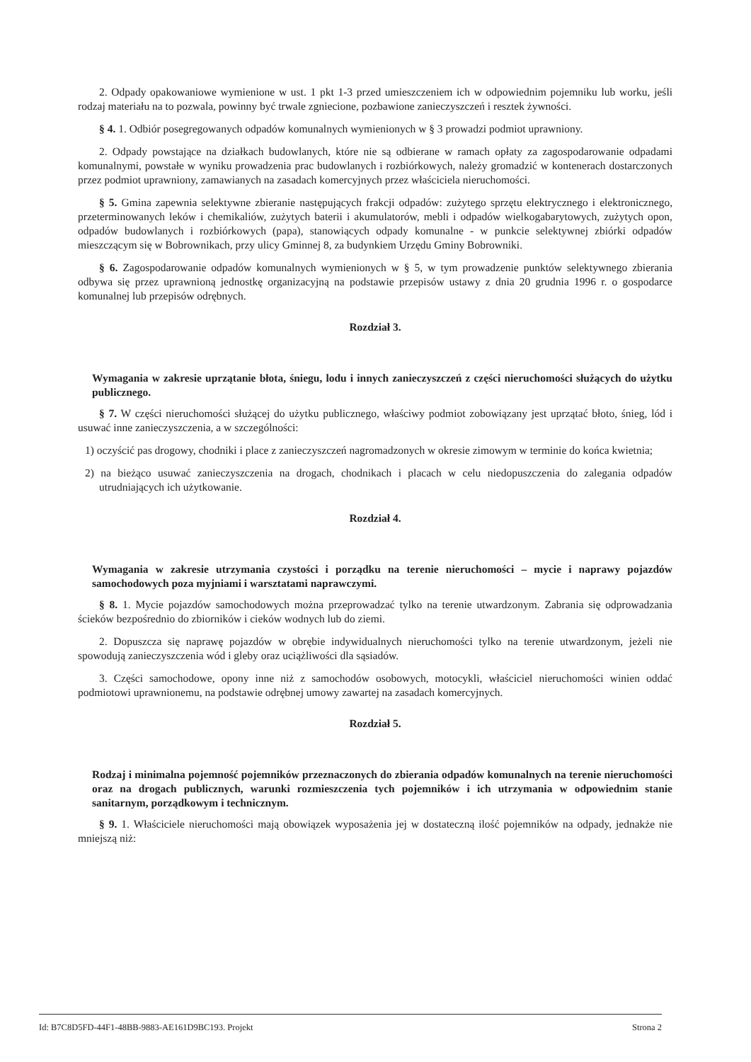2. Odpady opakowaniowe wymienione w ust. 1 pkt 1-3 przed umieszczeniem ich w odpowiednim pojemniku lub worku, jeśli rodzaj materiału na to pozwala, powinny być trwale zgniecione, pozbawione zanieczyszczeń i resztek żywności.
§ 4. 1. Odbiór posegregowanych odpadów komunalnych wymienionych w § 3 prowadzi podmiot uprawniony.
2. Odpady powstające na działkach budowlanych, które nie są odbierane w ramach opłaty za zagospodarowanie odpadami komunalnymi, powstałe w wyniku prowadzenia prac budowlanych i rozbiórkowych, należy gromadzić w kontenerach dostarczonych przez podmiot uprawniony, zamawianych na zasadach komercyjnych przez właściciela nieruchomości.
§ 5. Gmina zapewnia selektywne zbieranie następujących frakcji odpadów: zużytego sprzętu elektrycznego i elektronicznego, przeterminowanych leków i chemikaliów, zużytych baterii i akumulatorów, mebli i odpadów wielkogabarytowych, zużytych opon, odpadów budowlanych i rozbiórkowych (papa), stanowiących odpady komunalne - w punkcie selektywnej zbiórki odpadów mieszczącym się w Bobrownikach, przy ulicy Gminnej 8, za budynkiem Urzędu Gminy Bobrowniki.
§ 6. Zagospodarowanie odpadów komunalnych wymienionych w § 5, w tym prowadzenie punktów selektywnego zbierania odbywa się przez uprawnioną jednostkę organizacyjną na podstawie przepisów ustawy z dnia 20 grudnia 1996 r. o gospodarce komunalnej lub przepisów odrębnych.
Rozdział 3.
Wymagania w zakresie uprzątanie błota, śniegu, lodu i innych zanieczyszczeń z części nieruchomości służących do użytku publicznego.
§ 7. W części nieruchomości służącej do użytku publicznego, właściwy podmiot zobowiązany jest uprzątać błoto, śnieg, lód i usuwać inne zanieczyszczenia, a w szczególności:
1) oczyścić pas drogowy, chodniki i place z zanieczyszczeń nagromadzonych w okresie zimowym w terminie do końca kwietnia;
2) na bieżąco usuwać zanieczyszczenia na drogach, chodnikach i placach w celu niedopuszczenia do zalegania odpadów utrudniających ich użytkowanie.
Rozdział 4.
Wymagania w zakresie utrzymania czystości i porządku na terenie nieruchomości – mycie i naprawy pojazdów samochodowych poza myjniami i warsztatami naprawczymi.
§ 8. 1. Mycie pojazdów samochodowych można przeprowadzać tylko na terenie utwardzonym. Zabrania się odprowadzania ścieków bezpośrednio do zbiorników i cieków wodnych lub do ziemi.
2. Dopuszcza się naprawę pojazdów w obrębie indywidualnych nieruchomości tylko na terenie utwardzonym, jeżeli nie spowodują zanieczyszczenia wód i gleby oraz uciążliwości dla sąsiadów.
3. Części samochodowe, opony inne niż z samochodów osobowych, motocykli, właściciel nieruchomości winien oddać podmiotowi uprawnionemu, na podstawie odrębnej umowy zawartej na zasadach komercyjnych.
Rozdział 5.
Rodzaj i minimalna pojemność pojemników przeznaczonych do zbierania odpadów komunalnych na terenie nieruchomości oraz na drogach publicznych, warunki rozmieszczenia tych pojemników i ich utrzymania w odpowiednim stanie sanitarnym, porządkowym i technicznym.
§ 9. 1. Właściciele nieruchomości mają obowiązek wyposażenia jej w dostateczną ilość pojemników na odpady, jednakże nie mniejszą niż:
Id: B7C8D5FD-44F1-48BB-9883-AE161D9BC193. Projekt Strona 2